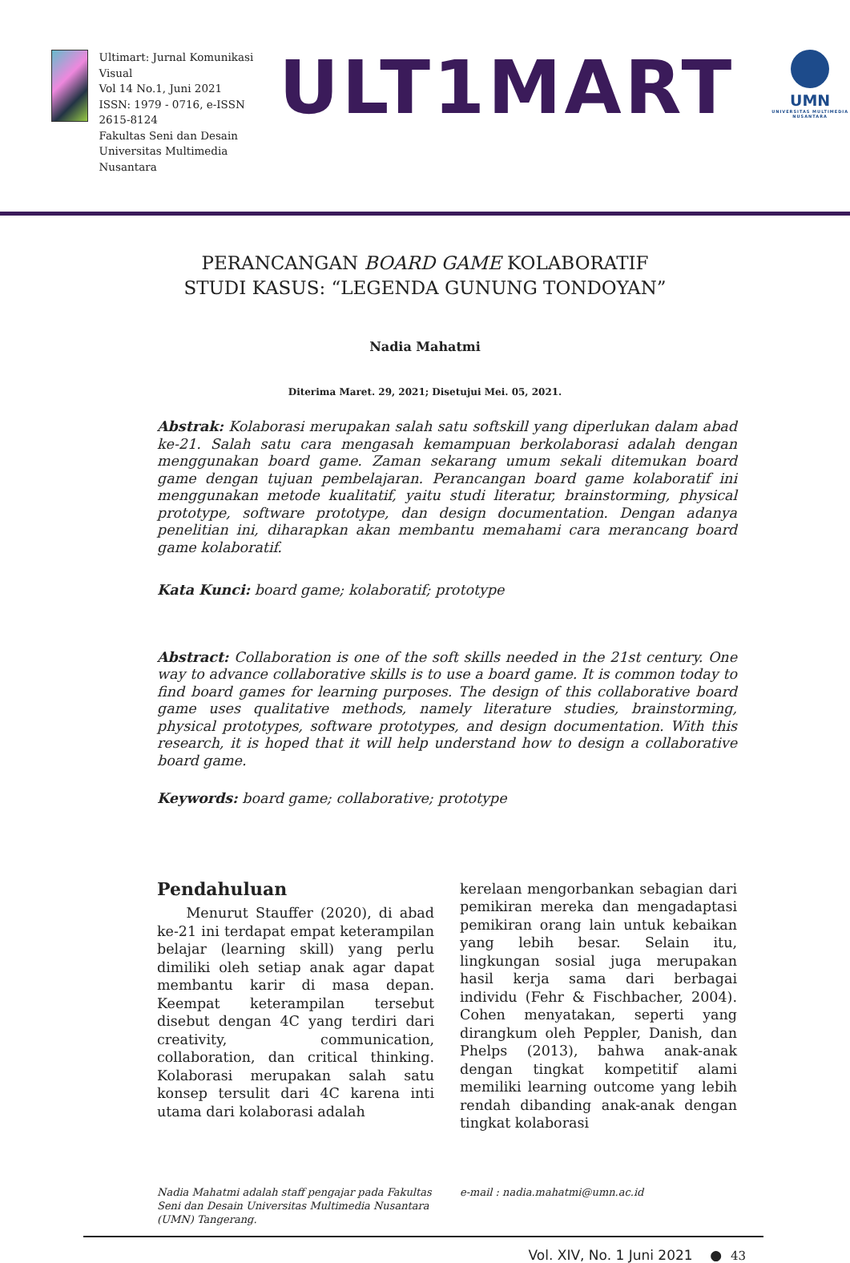Ultimart: Jurnal Komunikasi Visual
Vol 14 No.1, Juni 2021
ISSN: 1979 - 0716, e-ISSN 2615-8124
Fakultas Seni dan Desain
Universitas Multimedia Nusantara
ULT1MART
UMN
UNIVERSITAS MULTIMEDIA NUSANTARA
PERANCANGAN BOARD GAME KOLABORATIF
STUDI KASUS: “LEGENDA GUNUNG TONDOYAN”
Nadia Mahatmi
Diterima Maret. 29, 2021; Disetujui Mei. 05, 2021.
Abstrak: Kolaborasi merupakan salah satu softskill yang diperlukan dalam abad ke-21. Salah satu cara mengasah kemampuan berkolaborasi adalah dengan menggunakan board game. Zaman sekarang umum sekali ditemukan board game dengan tujuan pembelajaran. Perancangan board game kolaboratif ini menggunakan metode kualitatif, yaitu studi literatur, brainstorming, physical prototype, software prototype, dan design documentation. Dengan adanya penelitian ini, diharapkan akan membantu memahami cara merancang board game kolaboratif.
Kata Kunci: board game; kolaboratif; prototype
Abstract: Collaboration is one of the soft skills needed in the 21st century. One way to advance collaborative skills is to use a board game. It is common today to find board games for learning purposes. The design of this collaborative board game uses qualitative methods, namely literature studies, brainstorming, physical prototypes, software prototypes, and design documentation. With this research, it is hoped that it will help understand how to design a collaborative board game.
Keywords: board game; collaborative; prototype
Pendahuluan
Menurut Stauffer (2020), di abad ke-21 ini terdapat empat keterampilan belajar (learning skill) yang perlu dimiliki oleh setiap anak agar dapat membantu karir di masa depan. Keempat keterampilan tersebut disebut dengan 4C yang terdiri dari creativity, communication, collaboration, dan critical thinking. Kolaborasi merupakan salah satu konsep tersulit dari 4C karena inti utama dari kolaborasi adalah
kerelaan mengorbankan sebagian dari pemikiran mereka dan mengadaptasi pemikiran orang lain untuk kebaikan yang lebih besar. Selain itu, lingkungan sosial juga merupakan hasil kerja sama dari berbagai individu (Fehr & Fischbacher, 2004). Cohen menyatakan, seperti yang dirangkum oleh Peppler, Danish, dan Phelps (2013), bahwa anak-anak dengan tingkat kompetitif alami memiliki learning outcome yang lebih rendah dibanding anak-anak dengan tingkat kolaborasi
Nadia Mahatmi adalah staff pengajar pada Fakultas Seni dan Desain Universitas Multimedia Nusantara (UMN) Tangerang.
e-mail : nadia.mahatmi@umn.ac.id
Vol. XIV, No. 1 Juni 2021 ● 43